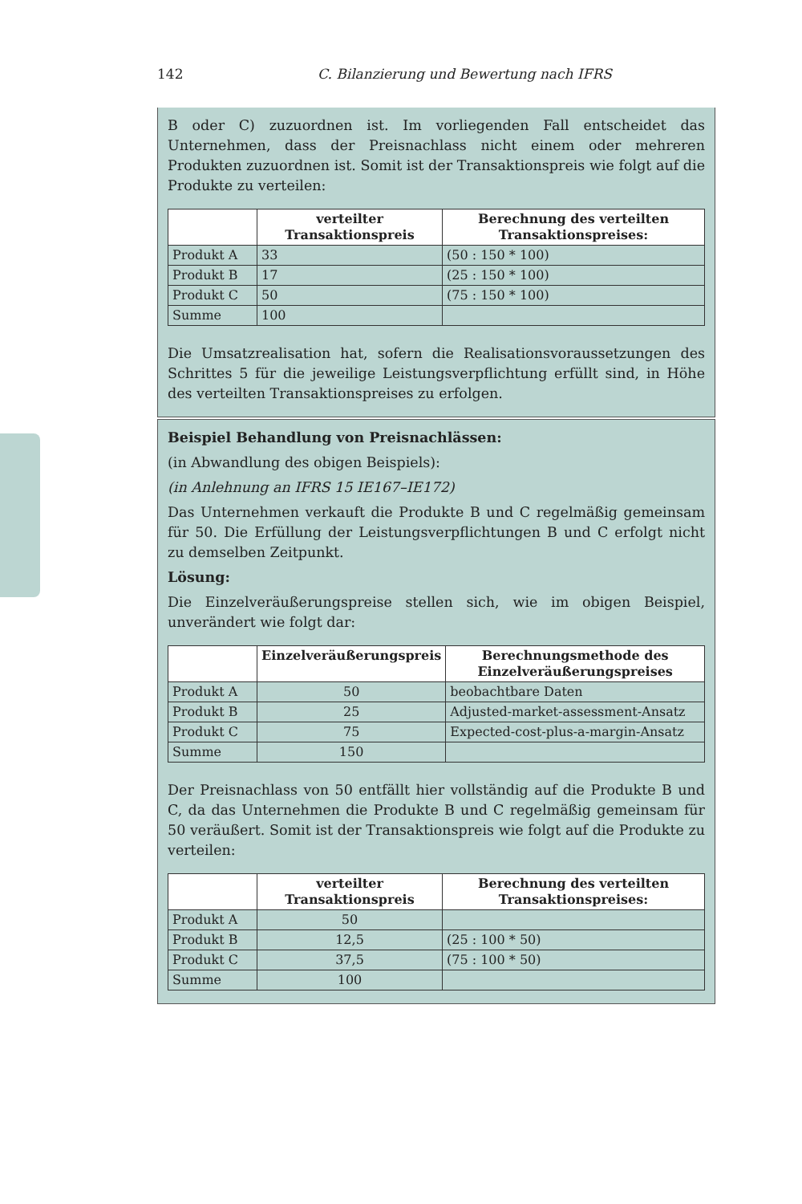142 C. Bilanzierung und Bewertung nach IFRS
B oder C) zuzuordnen ist. Im vorliegenden Fall entscheidet das Unternehmen, dass der Preisnachlass nicht einem oder mehreren Produkten zuzuordnen ist. Somit ist der Transaktionspreis wie folgt auf die Produkte zu verteilen:
| | verteilter Transaktionspreis | Berechnung des verteilten Transaktionspreises: |
| --- | --- | --- |
| Produkt A | 33 | (50 : 150 * 100) |
| Produkt B | 17 | (25 : 150 * 100) |
| Produkt C | 50 | (75 : 150 * 100) |
| Summe | 100 | |
Die Umsatzrealisation hat, sofern die Realisationsvoraussetzungen des Schrittes 5 für die jeweilige Leistungsverpflichtung erfüllt sind, in Höhe des verteilten Transaktionspreises zu erfolgen.
Beispiel Behandlung von Preisnachlässen:
(in Abwandlung des obigen Beispiels):
(in Anlehnung an IFRS 15 IE167–IE172)
Das Unternehmen verkauft die Produkte B und C regelmäßig gemeinsam für 50. Die Erfüllung der Leistungsverpflichtungen B und C erfolgt nicht zu demselben Zeitpunkt.
Lösung:
Die Einzelveräußerungspreise stellen sich, wie im obigen Beispiel, unverändert wie folgt dar:
| | Einzelveräußerungspreis | Berechnungsmethode des Einzelveräußerungspreises |
| --- | --- | --- |
| Produkt A | 50 | beobachtbare Daten |
| Produkt B | 25 | Adjusted-market-assessment-Ansatz |
| Produkt C | 75 | Expected-cost-plus-a-margin-Ansatz |
| Summe | 150 | |
Der Preisnachlass von 50 entfällt hier vollständig auf die Produkte B und C, da das Unternehmen die Produkte B und C regelmäßig gemeinsam für 50 veräußert. Somit ist der Transaktionspreis wie folgt auf die Produkte zu verteilen:
| | verteilter Transaktionspreis | Berechnung des verteilten Transaktionspreises: |
| --- | --- | --- |
| Produkt A | 50 | |
| Produkt B | 12,5 | (25 : 100 * 50) |
| Produkt C | 37,5 | (75 : 100 * 50) |
| Summe | 100 | |